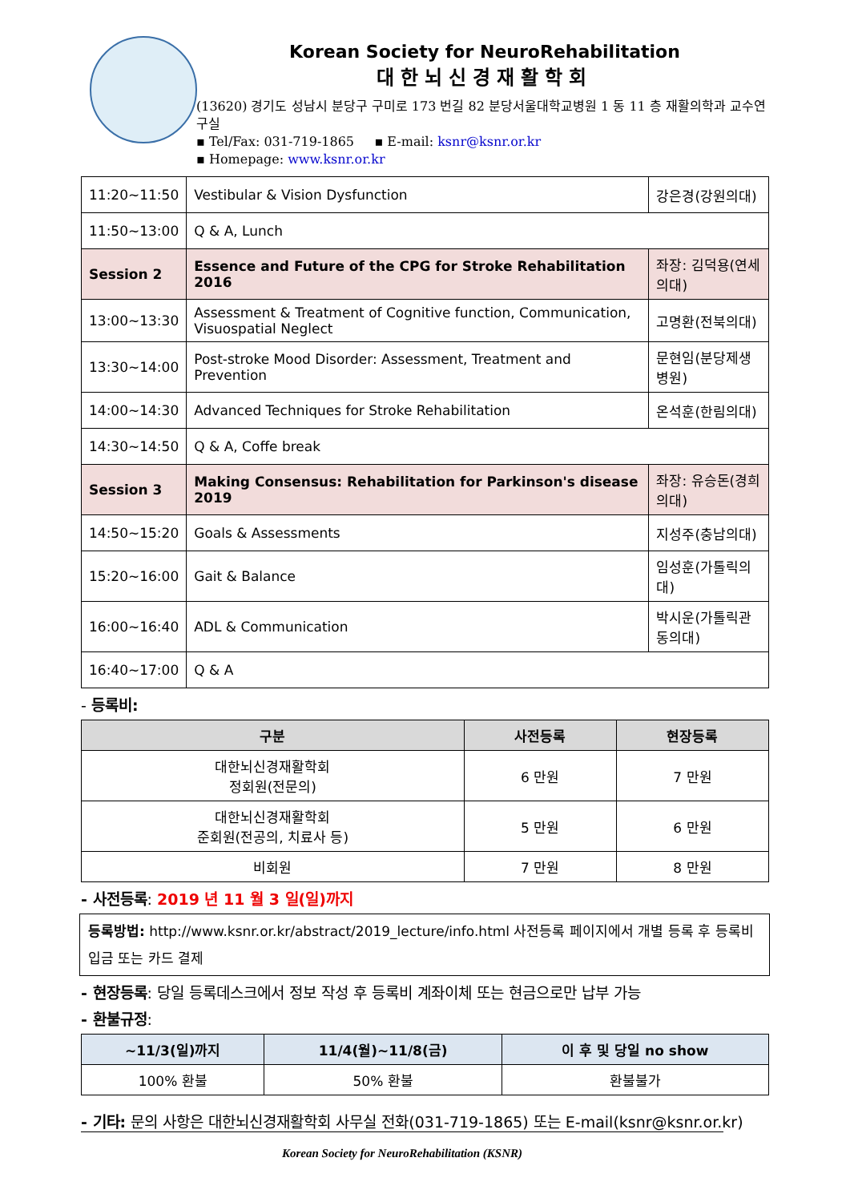Korean Society for NeuroRehabilitation
대한뇌신경재활학회
(13620) 경기도 성남시 분당구 구미로 173 번길 82 분당서울대학교병원 1 동 11 층 재활의학과 교수연구실
▪ Tel/Fax: 031-719-1865 ▪ E-mail: ksnr@ksnr.or.kr
▪ Homepage: www.ksnr.or.kr
| 11:20~11:50 | Vestibular & Vision Dysfunction | 강은경(강원의대) |
| 11:50~13:00 | Q & A, Lunch | |
| Session 2 | Essence and Future of the CPG for Stroke Rehabilitation 2016 | 좌장: 김덕용(연세의대) |
| 13:00~13:30 | Assessment & Treatment of Cognitive function, Communication, Visuospatial Neglect | 고명환(전북의대) |
| 13:30~14:00 | Post-stroke Mood Disorder: Assessment, Treatment and Prevention | 문현임(분당제생병원) |
| 14:00~14:30 | Advanced Techniques for Stroke Rehabilitation | 온석훈(한림의대) |
| 14:30~14:50 | Q & A, Coffe break | |
| Session 3 | Making Consensus: Rehabilitation for Parkinson's disease 2019 | 좌장: 유승돈(경희의대) |
| 14:50~15:20 | Goals & Assessments | 지성주(충남의대) |
| 15:20~16:00 | Gait & Balance | 임성훈(가톨릭의대) |
| 16:00~16:40 | ADL & Communication | 박시운(가톨릭관동의대) |
| 16:40~17:00 | Q & A | |
- 등록비:
| 구분 | 사전등록 | 현장등록 |
| --- | --- | --- |
| 대한뇌신경재활학회 정회원(전문의) | 6 만원 | 7 만원 |
| 대한뇌신경재활학회 준회원(전공의, 치료사 등) | 5 만원 | 6 만원 |
| 비회원 | 7 만원 | 8 만원 |
- 사전등록: 2019 년 11 월 3 일(일)까지
등록방법: http://www.ksnr.or.kr/abstract/2019_lecture/info.html 사전등록 페이지에서 개별 등록 후 등록비 입금 또는 카드 결제
- 현장등록: 당일 등록데스크에서 정보 작성 후 등록비 계좌이체 또는 현금으로만 납부 가능
- 환불규정:
| ~11/3(일)까지 | 11/4(월)~11/8(금) | 이 후 및 당일 no show |
| --- | --- | --- |
| 100% 환불 | 50% 환불 | 환불불가 |
- 기타: 문의 사항은 대한뇌신경재활학회 사무실 전화(031-719-1865) 또는 E-mail(ksnr@ksnr.or.kr)
Korean Society for NeuroRehabilitation (KSNR)